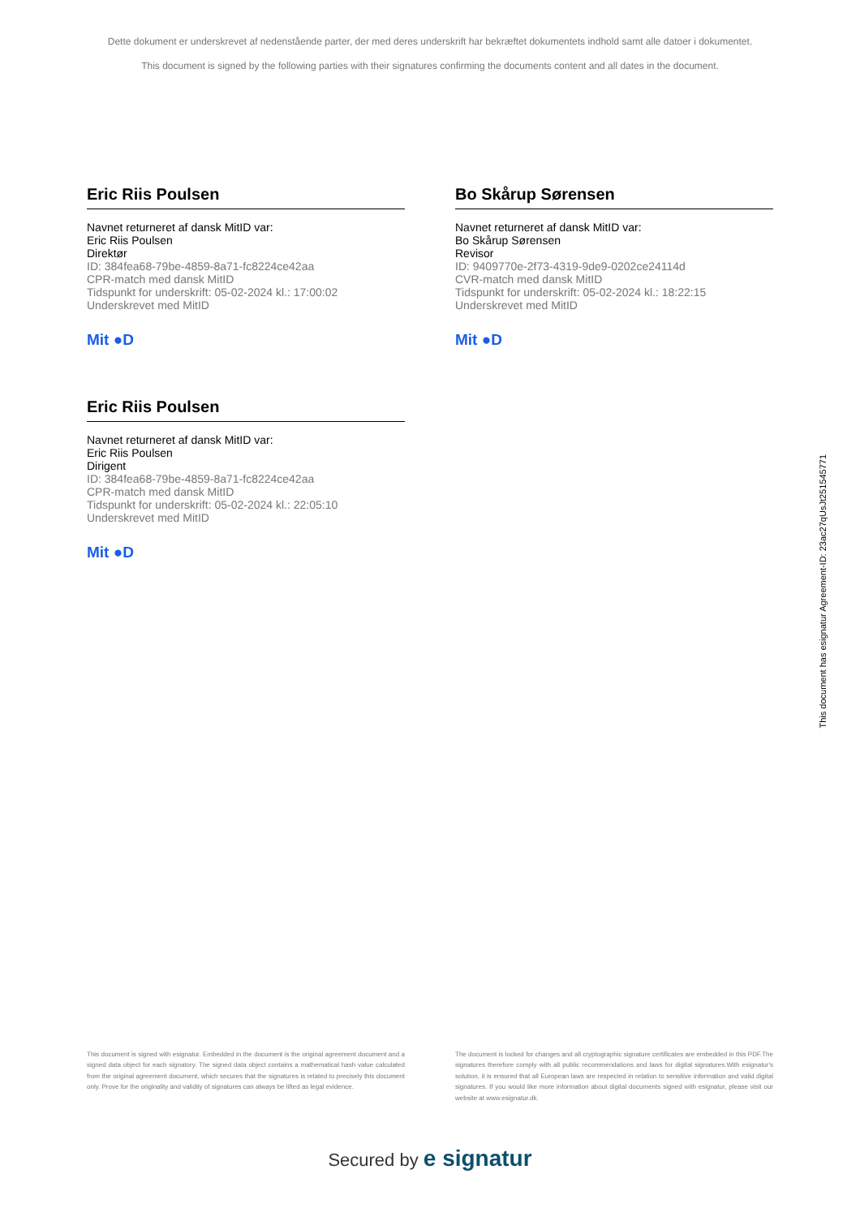Dette dokument er underskrevet af nedenstående parter, der med deres underskrift har bekræftet dokumentets indhold samt alle datoer i dokumentet.
This document is signed by the following parties with their signatures confirming the documents content and all dates in the document.
Eric Riis Poulsen
Navnet returneret af dansk MitID var:
Eric Riis Poulsen
Direktør
ID: 384fea68-79be-4859-8a71-fc8224ce42aa
CPR-match med dansk MitID
Tidspunkt for underskrift: 05-02-2024 kl.: 17:00:02
Underskrevet med MitID
Mit ●D
Bo Skårup Sørensen
Navnet returneret af dansk MitID var:
Bo Skårup Sørensen
Revisor
ID: 9409770e-2f73-4319-9de9-0202ce24114d
CVR-match med dansk MitID
Tidspunkt for underskrift: 05-02-2024 kl.: 18:22:15
Underskrevet med MitID
Mit ●D
Eric Riis Poulsen
Navnet returneret af dansk MitID var:
Eric Riis Poulsen
Dirigent
ID: 384fea68-79be-4859-8a71-fc8224ce42aa
CPR-match med dansk MitID
Tidspunkt for underskrift: 05-02-2024 kl.: 22:05:10
Underskrevet med MitID
Mit ●D
This document has esignatur Agreement-ID: 23ac27qUsJt251545771
This document is signed with esignatur. Embedded in the document is the original agreement document and a signed data object for each signatory. The signed data object contains a mathematical hash value calculated from the original agreement document, which secures that the signatures is related to precisely this document only. Prove for the originality and validity of signatures can always be lifted as legal evidence.
The document is locked for changes and all cryptographic signature certificates are embedded in this PDF.The signatures therefore comply with all public recommendations and laws for digital signatures.With esignatur's solution, it is ensured that all European laws are respected in relation to sensitive information and valid digital signatures. If you would like more information about digital documents signed with esignatur, please visit our website at www.esignatur.dk.
Secured by e signatur